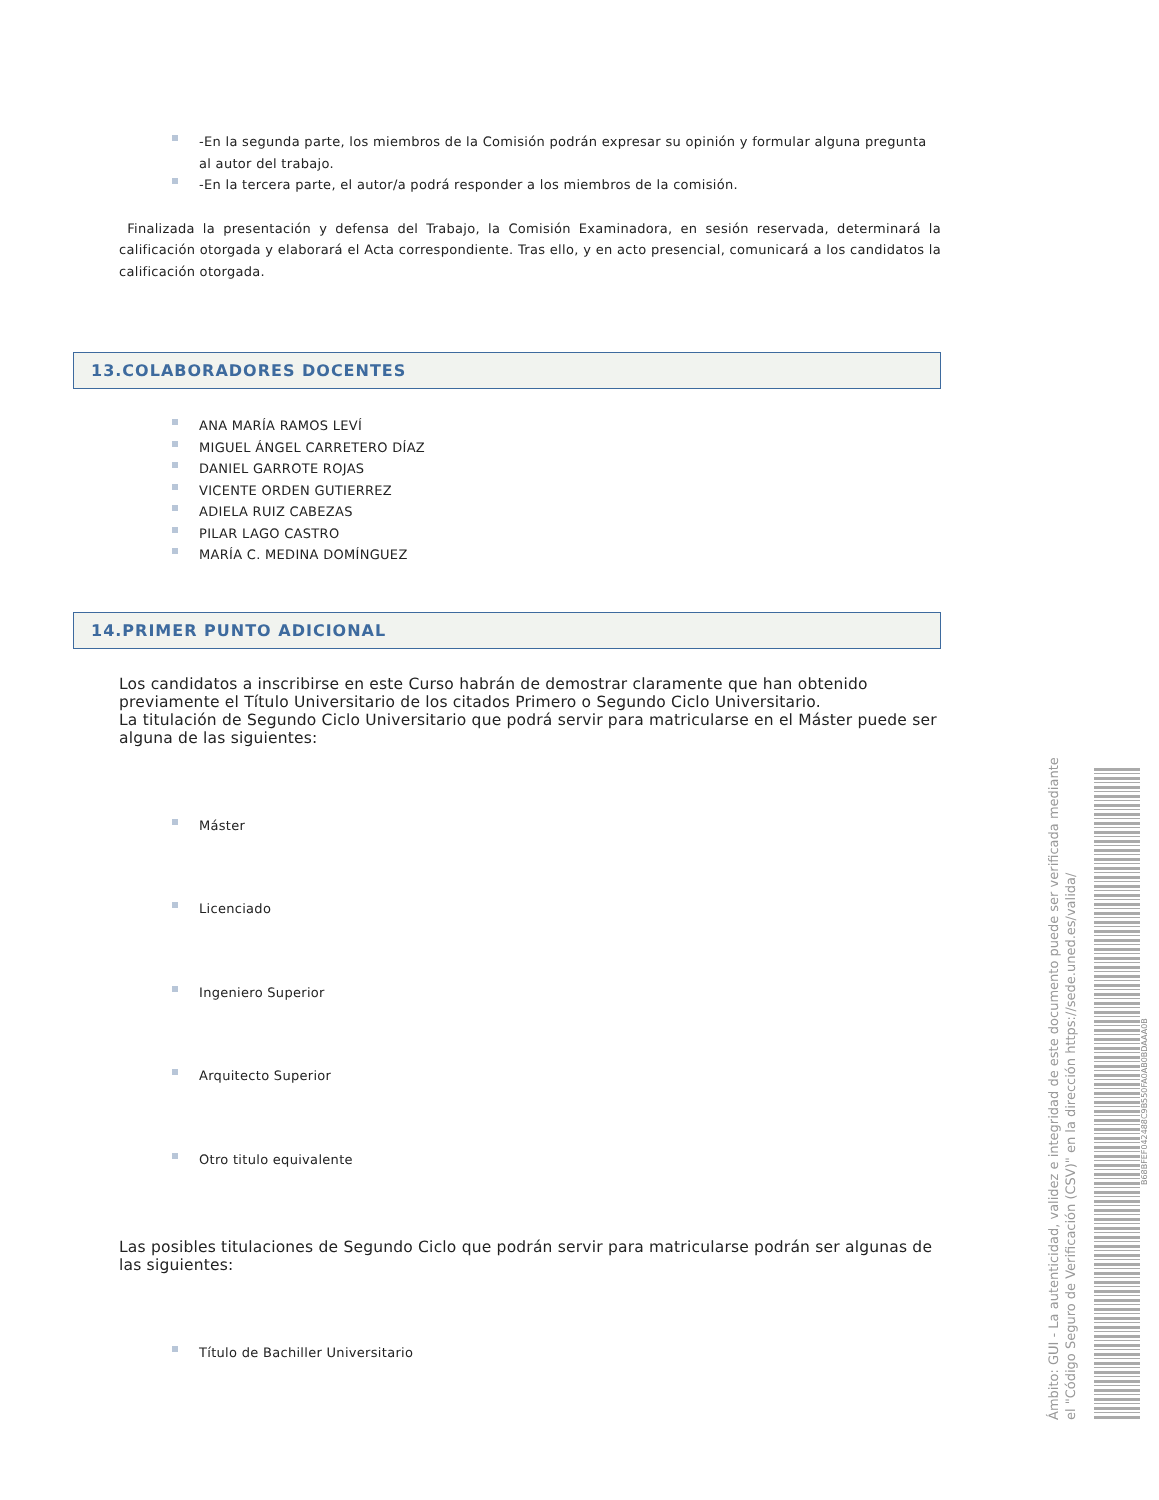-En la segunda parte, los miembros de la Comisión podrán expresar su opinión y formular alguna pregunta al autor del trabajo.
-En la tercera parte, el autor/a podrá responder a los miembros de la comisión.
Finalizada la presentación y defensa del Trabajo, la Comisión Examinadora, en sesión reservada, determinará la calificación otorgada y elaborará el Acta correspondiente. Tras ello, y en acto presencial, comunicará a los candidatos la calificación otorgada.
13.COLABORADORES DOCENTES
ANA MARÍA RAMOS LEVÍ
MIGUEL ÁNGEL CARRETERO DÍAZ
DANIEL GARROTE ROJAS
VICENTE ORDEN GUTIERREZ
ADIELA RUIZ CABEZAS
PILAR LAGO CASTRO
MARÍA C. MEDINA DOMÍNGUEZ
14.PRIMER PUNTO ADICIONAL
Los candidatos a inscribirse en este Curso habrán de demostrar claramente que han obtenido previamente el Título Universitario de los citados Primero o Segundo Ciclo Universitario.
La titulación de Segundo Ciclo Universitario que podrá servir para matricularse en el Máster puede ser alguna de las siguientes:
Máster
Licenciado
Ingeniero Superior
Arquitecto Superior
Otro titulo equivalente
Las posibles titulaciones de Segundo Ciclo que podrán servir para matricularse podrán ser algunas de las siguientes:
Título de Bachiller Universitario
Ámbito: GUI - La autenticidad, validez e integridad de este documento puede ser verificada mediante
el "Código Seguro de Verificación (CSV)" en la dirección https://sede.uned.es/valida/
B68BFEF042488C9B550FA0AB0BDAAA0B